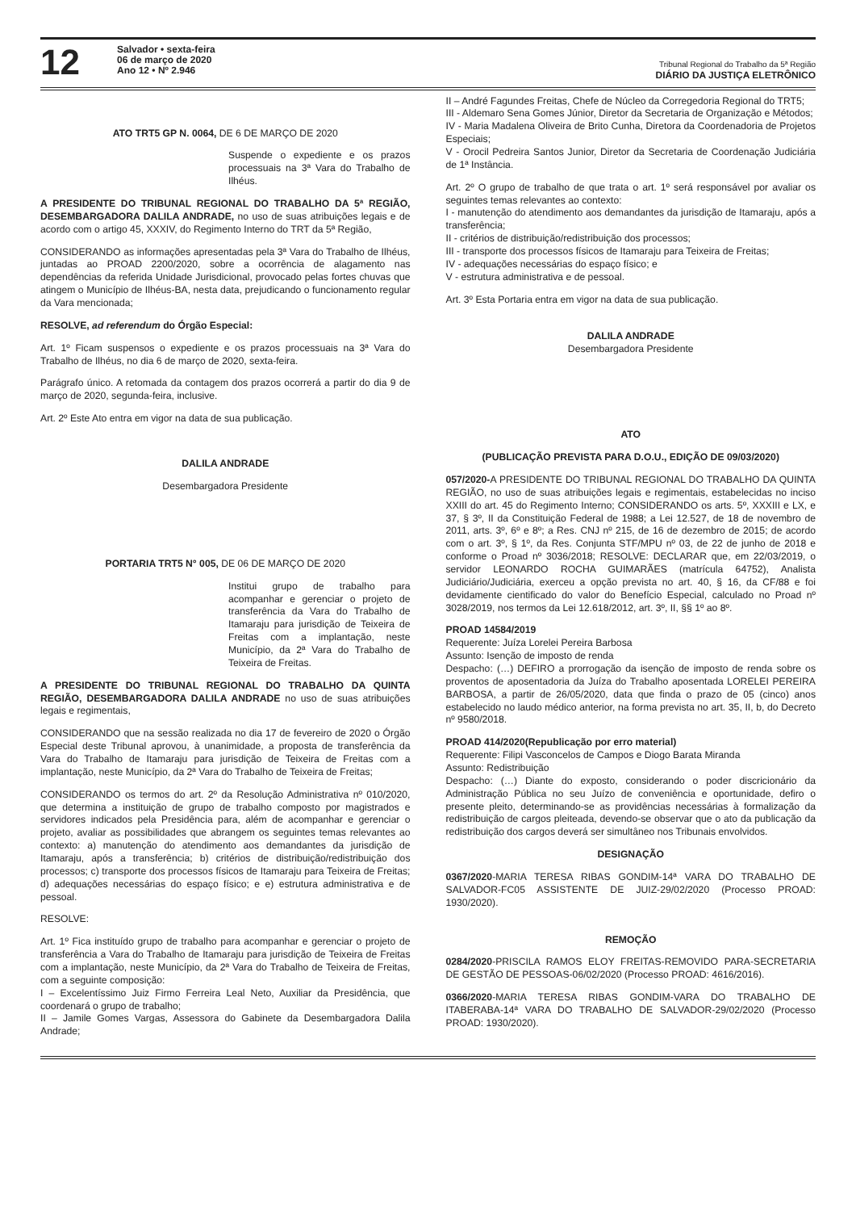12
Salvador • sexta-feira
06 de março de 2020
Ano 12 • Nº 2.946
Tribunal Regional do Trabalho da 5ª Região
DIÁRIO DA JUSTIÇA ELETRÔNICO
ATO TRT5 GP N. 0064, DE 6 DE MARÇO DE 2020
Suspende o expediente e os prazos processuais na 3ª Vara do Trabalho de Ilhéus.
A PRESIDENTE DO TRIBUNAL REGIONAL DO TRABALHO DA 5ª REGIÃO, DESEMBARGADORA DALILA ANDRADE, no uso de suas atribuições legais e de acordo com o artigo 45, XXXIV, do Regimento Interno do TRT da 5ª Região,
CONSIDERANDO as informações apresentadas pela 3ª Vara do Trabalho de Ilhéus, juntadas ao PROAD 2200/2020, sobre a ocorrência de alagamento nas dependências da referida Unidade Jurisdicional, provocado pelas fortes chuvas que atingem o Município de Ilhéus-BA, nesta data, prejudicando o funcionamento regular da Vara mencionada;
RESOLVE, ad referendum do Órgão Especial:
Art. 1º Ficam suspensos o expediente e os prazos processuais na 3ª Vara do Trabalho de Ilhéus, no dia 6 de março de 2020, sexta-feira.
Parágrafo único. A retomada da contagem dos prazos ocorrerá a partir do dia 9 de março de 2020, segunda-feira, inclusive.
Art. 2º Este Ato entra em vigor na data de sua publicação.
DALILA ANDRADE
Desembargadora Presidente
PORTARIA TRT5 N° 005, DE 06 DE MARÇO DE 2020
Institui grupo de trabalho para acompanhar e gerenciar o projeto de transferência da Vara do Trabalho de Itamaraju para jurisdição de Teixeira de Freitas com a implantação, neste Município, da 2ª Vara do Trabalho de Teixeira de Freitas.
A PRESIDENTE DO TRIBUNAL REGIONAL DO TRABALHO DA QUINTA REGIÃO, DESEMBARGADORA DALILA ANDRADE no uso de suas atribuições legais e regimentais,
CONSIDERANDO que na sessão realizada no dia 17 de fevereiro de 2020 o Órgão Especial deste Tribunal aprovou, à unanimidade, a proposta de transferência da Vara do Trabalho de Itamaraju para jurisdição de Teixeira de Freitas com a implantação, neste Município, da 2ª Vara do Trabalho de Teixeira de Freitas;
CONSIDERANDO os termos do art. 2º da Resolução Administrativa nº 010/2020, que determina a instituição de grupo de trabalho composto por magistrados e servidores indicados pela Presidência para, além de acompanhar e gerenciar o projeto, avaliar as possibilidades que abrangem os seguintes temas relevantes ao contexto: a) manutenção do atendimento aos demandantes da jurisdição de Itamaraju, após a transferência; b) critérios de distribuição/redistribuição dos processos; c) transporte dos processos físicos de Itamaraju para Teixeira de Freitas; d) adequações necessárias do espaço físico; e e) estrutura administrativa e de pessoal.
RESOLVE:
Art. 1º Fica instituído grupo de trabalho para acompanhar e gerenciar o projeto de transferência a Vara do Trabalho de Itamaraju para jurisdição de Teixeira de Freitas com a implantação, neste Município, da 2ª Vara do Trabalho de Teixeira de Freitas, com a seguinte composição:
I – Excelentíssimo Juiz Firmo Ferreira Leal Neto, Auxiliar da Presidência, que coordenará o grupo de trabalho;
II – Jamile Gomes Vargas, Assessora do Gabinete da Desembargadora Dalila Andrade;
II – André Fagundes Freitas, Chefe de Núcleo da Corregedoria Regional do TRT5;
III - Aldemaro Sena Gomes Júnior, Diretor da Secretaria de Organização e Métodos;
IV - Maria Madalena Oliveira de Brito Cunha, Diretora da Coordenadoria de Projetos Especiais;
V - Orocil Pedreira Santos Junior, Diretor da Secretaria de Coordenação Judiciária de 1ª Instância.
Art. 2º O grupo de trabalho de que trata o art. 1º será responsável por avaliar os seguintes temas relevantes ao contexto:
I - manutenção do atendimento aos demandantes da jurisdição de Itamaraju, após a transferência;
II - critérios de distribuição/redistribuição dos processos;
III - transporte dos processos físicos de Itamaraju para Teixeira de Freitas;
IV - adequações necessárias do espaço físico; e
V - estrutura administrativa e de pessoal.
Art. 3º Esta Portaria entra em vigor na data de sua publicação.
DALILA ANDRADE
Desembargadora Presidente
ATO
(PUBLICAÇÃO PREVISTA PARA D.O.U., EDIÇÃO DE 09/03/2020)
057/2020-A PRESIDENTE DO TRIBUNAL REGIONAL DO TRABALHO DA QUINTA REGIÃO, no uso de suas atribuições legais e regimentais, estabelecidas no inciso XXIII do art. 45 do Regimento Interno; CONSIDERANDO os arts. 5º, XXXIII e LX, e 37, § 3º, II da Constituição Federal de 1988; a Lei 12.527, de 18 de novembro de 2011, arts. 3º, 6º e 8º; a Res. CNJ nº 215, de 16 de dezembro de 2015; de acordo com o art. 3º, § 1º, da Res. Conjunta STF/MPU nº 03, de 22 de junho de 2018 e conforme o Proad nº 3036/2018; RESOLVE: DECLARAR que, em 22/03/2019, o servidor LEONARDO ROCHA GUIMARÃES (matrícula 64752), Analista Judiciário/Judiciária, exerceu a opção prevista no art. 40, § 16, da CF/88 e foi devidamente cientificado do valor do Benefício Especial, calculado no Proad nº 3028/2019, nos termos da Lei 12.618/2012, art. 3º, II, §§ 1º ao 8º.
PROAD 14584/2019
Requerente: Juíza Lorelei Pereira Barbosa
Assunto: Isenção de imposto de renda
Despacho: (…) DEFIRO a prorrogação da isenção de imposto de renda sobre os proventos de aposentadoria da Juíza do Trabalho aposentada LORELEI PEREIRA BARBOSA, a partir de 26/05/2020, data que finda o prazo de 05 (cinco) anos estabelecido no laudo médico anterior, na forma prevista no art. 35, II, b, do Decreto nº 9580/2018.
PROAD 414/2020(Republicação por erro material)
Requerente: Filipi Vasconcelos de Campos e Diogo Barata Miranda
Assunto: Redistribuição
Despacho: (…) Diante do exposto, considerando o poder discricionário da Administração Pública no seu Juízo de conveniência e oportunidade, defiro o presente pleito, determinando-se as providências necessárias à formalização da redistribuição de cargos pleiteada, devendo-se observar que o ato da publicação da redistribuição dos cargos deverá ser simultâneo nos Tribunais envolvidos.
DESIGNAÇÃO
0367/2020-MARIA TERESA RIBAS GONDIM-14ª VARA DO TRABALHO DE SALVADOR-FC05 ASSISTENTE DE JUIZ-29/02/2020 (Processo PROAD: 1930/2020).
REMOÇÃO
0284/2020-PRISCILA RAMOS ELOY FREITAS-REMOVIDO PARA-SECRETARIA DE GESTÃO DE PESSOAS-06/02/2020 (Processo PROAD: 4616/2016).
0366/2020-MARIA TERESA RIBAS GONDIM-VARA DO TRABALHO DE ITABERABA-14ª VARA DO TRABALHO DE SALVADOR-29/02/2020 (Processo PROAD: 1930/2020).